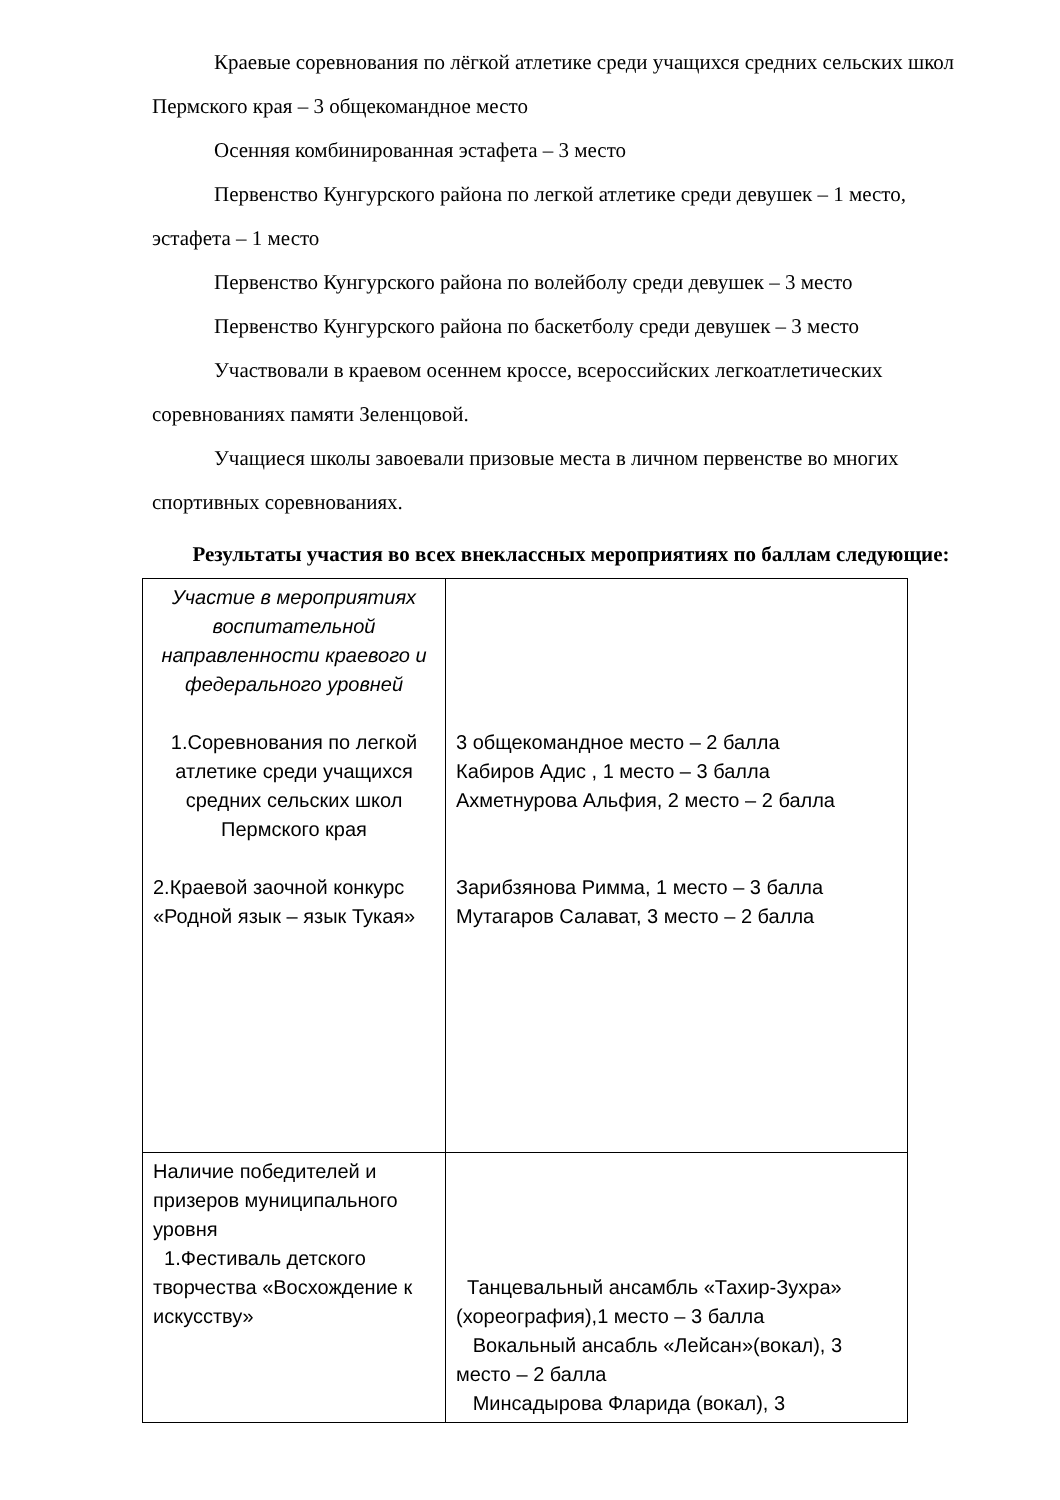Краевые соревнования по лёгкой атлетике среди учащихся средних сельских школ Пермского края – 3 общекомандное место
Осенняя комбинированная эстафета – 3 место
Первенство Кунгурского района по легкой атлетике среди девушек – 1 место, эстафета – 1 место
Первенство Кунгурского района по волейболу среди девушек – 3 место
Первенство Кунгурского района по баскетболу среди девушек – 3 место
Участвовали в краевом осеннем кроссе, всероссийских легкоатлетических соревнованиях памяти Зеленцовой.
Учащиеся школы завоевали призовые места в личном первенстве во многих спортивных соревнованиях.
Результаты участия во всех внеклассных мероприятиях по баллам следующие:
| Участие в мероприятиях воспитательной направленности краевого и федерального уровней 1.Соревнования по легкой атлетике среди учащихся средних сельских школ Пермского края 2.Краевой заочной конкурс «Родной язык – язык Тукая» | 3 общекомандное место – 2 балла Кабиров Адис , 1 место – 3 балла Ахметнурова Альфия, 2 место – 2 балла Зарибзянова Римма, 1 место – 3 балла Мутагаров Салават, 3 место – 2 балла |
| Наличие победителей и призеров муниципального уровня 1.Фестиваль детского творчества «Восхождение к искусству» | Танцевальный ансамбль «Тахир-Зухра» (хореография),1 место – 3 балла Вокальный ансабль «Лейсан»(вокал), 3 место – 2 балла Минсадырова Фларида (вокал), 3 |